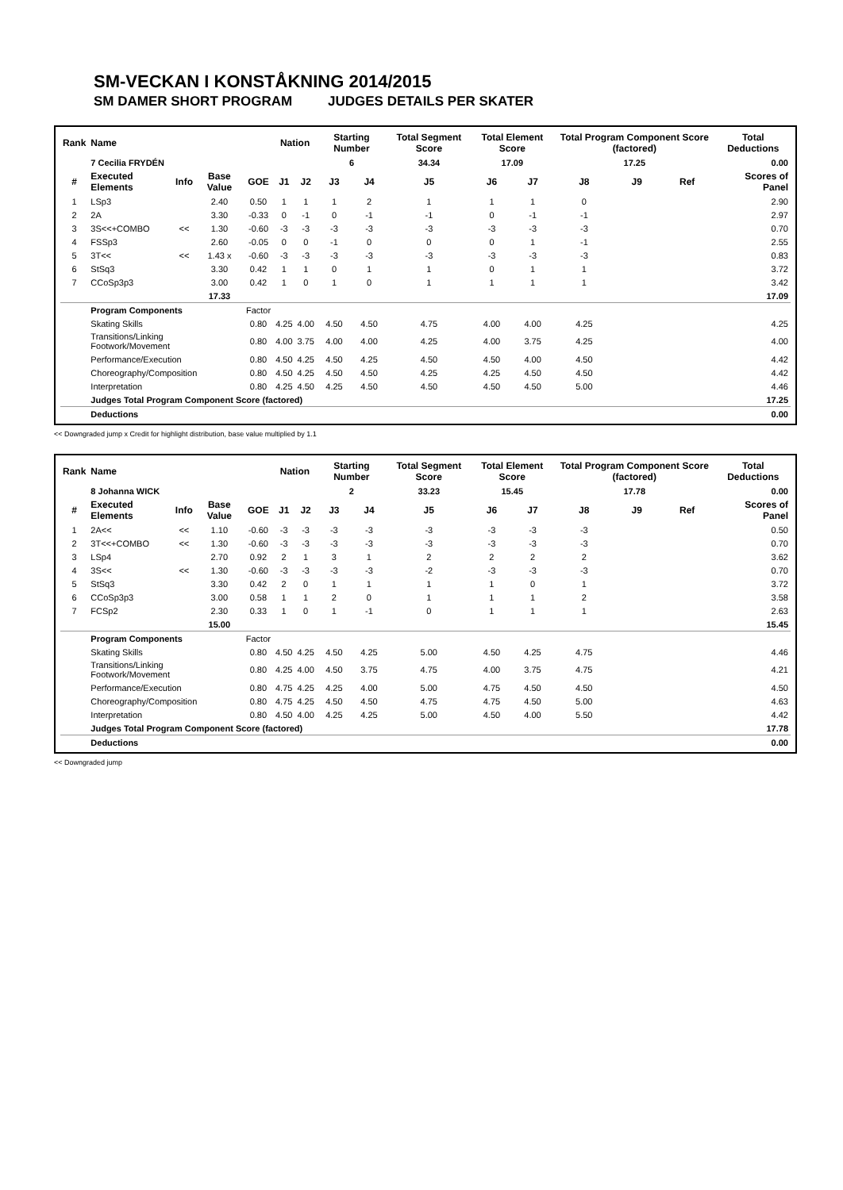SM-VECKAN I KONSTÅKNING 2014/2015
SM DAMER SHORT PROGRAM JUDGES DETAILS PER SKATER
| Rank | Name | | | | Nation | | Starting Number | | Total Segment Score | Total Element Score | | Total Program Component Score (factored) | | | Total Deductions |
| --- | --- | --- | --- | --- | --- | --- | --- | --- | --- | --- | --- | --- | --- | --- | --- |
| | 7 Cecilia FRYDÉN | | | | | | 6 | | 34.34 | 17.09 | | 17.25 | | | 0.00 |
| # | Executed Elements | Info | Base Value | GOE | J1 | J2 | J3 | J4 | J5 | J6 | J7 | J8 | J9 | Ref | Scores of Panel |
| 1 | LSp3 | | 2.40 | 0.50 | 1 | 1 | 1 | 2 | 1 | 1 | 1 | 0 | | | 2.90 |
| 2 | 2A | | 3.30 | -0.33 | 0 | -1 | 0 | -1 | -1 | 0 | -1 | -1 | | | 2.97 |
| 3 | 3S<<+COMBO | << | 1.30 | -0.60 | -3 | -3 | -3 | -3 | -3 | -3 | -3 | -3 | | | 0.70 |
| 4 | FSSp3 | | 2.60 | -0.05 | 0 | 0 | -1 | 0 | 0 | 0 | 1 | -1 | | | 2.55 |
| 5 | 3T<< | << | 1.43 x | -0.60 | -3 | -3 | -3 | -3 | -3 | -3 | -3 | -3 | | | 0.83 |
| 6 | StSq3 | | 3.30 | 0.42 | 1 | 1 | 0 | 1 | 1 | 0 | 1 | 1 | | | 3.72 |
| 7 | CCoSp3p3 | | 3.00 | 0.42 | 1 | 0 | 1 | 0 | 1 | 1 | 1 | 1 | | | 3.42 |
| | | | 17.33 | | | | | | | | | | | | 17.09 |
| | Program Components | | | Factor | | | | | | | | | | | |
| | Skating Skills | | | 0.80 | 4.25 | 4.00 | 4.50 | 4.50 | 4.75 | 4.00 | 4.00 | 4.25 | | | 4.25 |
| | Transitions/Linking Footwork/Movement | | | 0.80 | 4.00 | 3.75 | 4.00 | 4.00 | 4.25 | 4.00 | 3.75 | 4.25 | | | 4.00 |
| | Performance/Execution | | | 0.80 | 4.50 | 4.25 | 4.50 | 4.25 | 4.50 | 4.50 | 4.00 | 4.50 | | | 4.42 |
| | Choreography/Composition | | | 0.80 | 4.50 | 4.25 | 4.50 | 4.50 | 4.25 | 4.25 | 4.50 | 4.50 | | | 4.42 |
| | Interpretation | | | 0.80 | 4.25 | 4.50 | 4.25 | 4.50 | 4.50 | 4.50 | 4.50 | 5.00 | | | 4.46 |
| | Judges Total Program Component Score (factored) | | | | | | | | | | | | | | 17.25 |
| | Deductions | | | | | | | | | | | | | | 0.00 |
<< Downgraded jump x Credit for highlight distribution, base value multiplied by 1.1
| Rank | Name | | | | Nation | | Starting Number | | Total Segment Score | Total Element Score | | Total Program Component Score (factored) | | | Total Deductions |
| --- | --- | --- | --- | --- | --- | --- | --- | --- | --- | --- | --- | --- | --- | --- | --- |
| | 8 Johanna WICK | | | | | | 2 | | 33.23 | 15.45 | | 17.78 | | | 0.00 |
| # | Executed Elements | Info | Base Value | GOE | J1 | J2 | J3 | J4 | J5 | J6 | J7 | J8 | J9 | Ref | Scores of Panel |
| 1 | 2A<< | << | 1.10 | -0.60 | -3 | -3 | -3 | -3 | -3 | -3 | -3 | -3 | | | 0.50 |
| 2 | 3T<<+COMBO | << | 1.30 | -0.60 | -3 | -3 | -3 | -3 | -3 | -3 | -3 | -3 | | | 0.70 |
| 3 | LSp4 | | 2.70 | 0.92 | 2 | 1 | 3 | 1 | 2 | 2 | 2 | 2 | | | 3.62 |
| 4 | 3S<< | << | 1.30 | -0.60 | -3 | -3 | -3 | -3 | -2 | -3 | -3 | -3 | | | 0.70 |
| 5 | StSq3 | | 3.30 | 0.42 | 2 | 0 | 1 | 1 | 1 | 1 | 0 | 1 | | | 3.72 |
| 6 | CCoSp3p3 | | 3.00 | 0.58 | 1 | 1 | 2 | 0 | 1 | 1 | 1 | 2 | | | 3.58 |
| 7 | FCSp2 | | 2.30 | 0.33 | 1 | 0 | 1 | -1 | 0 | 1 | 1 | 1 | | | 2.63 |
| | | | 15.00 | | | | | | | | | | | | 15.45 |
| | Program Components | | | Factor | | | | | | | | | | | |
| | Skating Skills | | | 0.80 | 4.50 | 4.25 | 4.50 | 4.25 | 5.00 | 4.50 | 4.25 | 4.75 | | | 4.46 |
| | Transitions/Linking Footwork/Movement | | | 0.80 | 4.25 | 4.00 | 4.50 | 3.75 | 4.75 | 4.00 | 3.75 | 4.75 | | | 4.21 |
| | Performance/Execution | | | 0.80 | 4.75 | 4.25 | 4.25 | 4.00 | 5.00 | 4.75 | 4.50 | 4.50 | | | 4.50 |
| | Choreography/Composition | | | 0.80 | 4.75 | 4.25 | 4.50 | 4.50 | 4.75 | 4.75 | 4.50 | 5.00 | | | 4.63 |
| | Interpretation | | | 0.80 | 4.50 | 4.00 | 4.25 | 4.25 | 5.00 | 4.50 | 4.00 | 5.50 | | | 4.42 |
| | Judges Total Program Component Score (factored) | | | | | | | | | | | | | | 17.78 |
| | Deductions | | | | | | | | | | | | | | 0.00 |
<< Downgraded jump